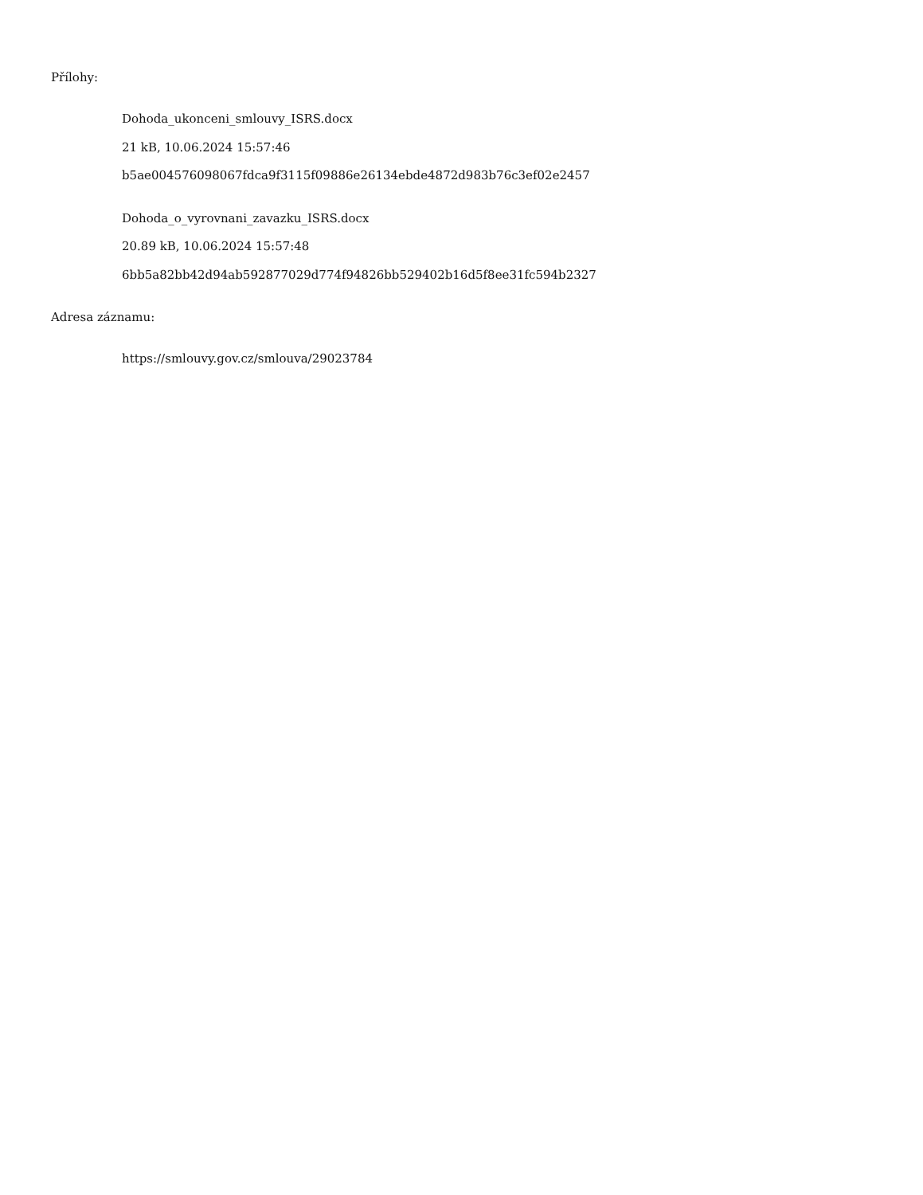Přílohy:
Dohoda_ukonceni_smlouvy_ISRS.docx
21 kB, 10.06.2024 15:57:46
b5ae004576098067fdca9f3115f09886e26134ebde4872d983b76c3ef02e2457
Dohoda_o_vyrovnani_zavazku_ISRS.docx
20.89 kB, 10.06.2024 15:57:48
6bb5a82bb42d94ab592877029d774f94826bb529402b16d5f8ee31fc594b2327
Adresa záznamu:
https://smlouvy.gov.cz/smlouva/29023784